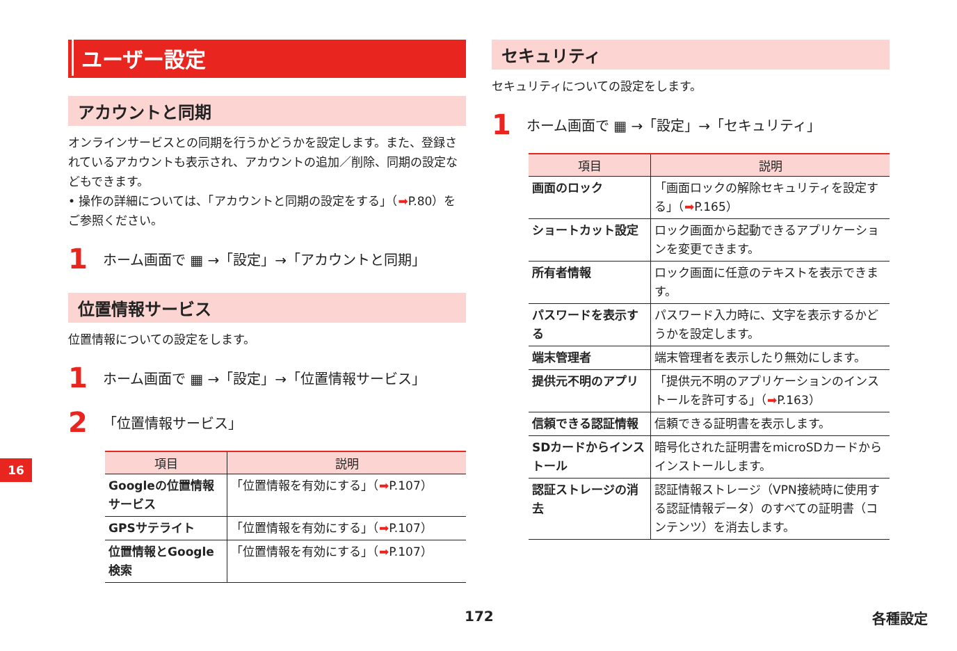ユーザー設定
アカウントと同期
オンラインサービスとの同期を行うかどうかを設定します。また、登録されているアカウントも表示され、アカウントの追加／削除、同期の設定などもできます。
• 操作の詳細については、「アカウントと同期の設定をする」（➡P.80）をご参照ください。
1 ホーム画面で ▦ →「設定」→「アカウントと同期」
位置情報サービス
位置情報についての設定をします。
1 ホーム画面で ▦ →「設定」→「位置情報サービス」
2 「位置情報サービス」
| 項目 | 説明 |
| --- | --- |
| Googleの位置情報サービス | 「位置情報を有効にする」（ ➡ P.107） |
| GPSサテライト | 「位置情報を有効にする」（ ➡ P.107） |
| 位置情報とGoogle検索 | 「位置情報を有効にする」（ ➡ P.107） |
セキュリティ
セキュリティについての設定をします。
1 ホーム画面で ▦ →「設定」→「セキュリティ」
| 項目 | 説明 |
| --- | --- |
| 画面のロック | 「画面ロックの解除セキュリティを設定する」（ ➡ P.165） |
| ショートカット設定 | ロック画面から起動できるアプリケーションを変更できます。 |
| 所有者情報 | ロック画面に任意のテキストを表示できます。 |
| パスワードを表示する | パスワード入力時に、文字を表示するかどうかを設定します。 |
| 端末管理者 | 端末管理者を表示したり無効にします。 |
| 提供元不明のアプリ | 「提供元不明のアプリケーションのインストールを許可する」（ ➡ P.163） |
| 信頼できる認証情報 | 信頼できる証明書を表示します。 |
| SDカードからインストール | 暗号化された証明書をmicroSDカードからインストールします。 |
| 認証ストレージの消去 | 認証情報ストレージ（VPN接続時に使用する認証情報データ）のすべての証明書（コンテンツ）を消去します。 |
16
172 各種設定